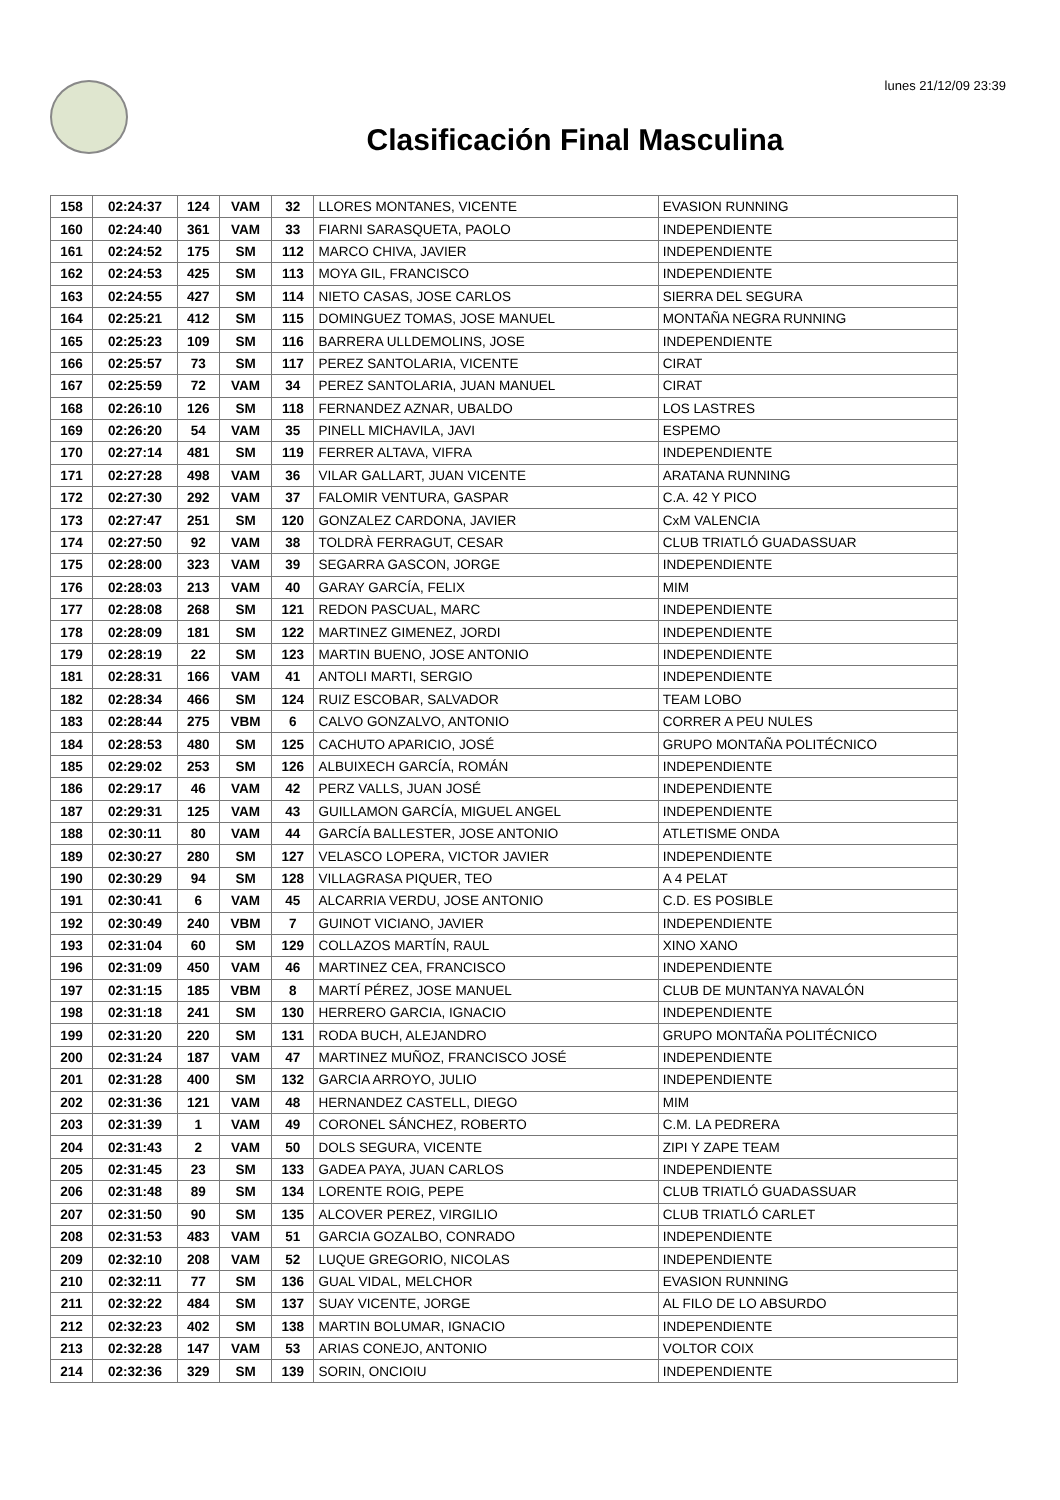lunes 21/12/09 23:39
Clasificación Final Masculina
| 158 | 02:24:37 | 124 | VAM | 32 | LLORES MONTANES, VICENTE | EVASION RUNNING |
| 160 | 02:24:40 | 361 | VAM | 33 | FIARNI SARASQUETA, PAOLO | INDEPENDIENTE |
| 161 | 02:24:52 | 175 | SM | 112 | MARCO CHIVA, JAVIER | INDEPENDIENTE |
| 162 | 02:24:53 | 425 | SM | 113 | MOYA GIL, FRANCISCO | INDEPENDIENTE |
| 163 | 02:24:55 | 427 | SM | 114 | NIETO CASAS, JOSE CARLOS | SIERRA DEL SEGURA |
| 164 | 02:25:21 | 412 | SM | 115 | DOMINGUEZ TOMAS, JOSE MANUEL | MONTAÑA NEGRA RUNNING |
| 165 | 02:25:23 | 109 | SM | 116 | BARRERA ULLDEMOLINS, JOSE | INDEPENDIENTE |
| 166 | 02:25:57 | 73 | SM | 117 | PEREZ SANTOLARIA, VICENTE | CIRAT |
| 167 | 02:25:59 | 72 | VAM | 34 | PEREZ SANTOLARIA, JUAN MANUEL | CIRAT |
| 168 | 02:26:10 | 126 | SM | 118 | FERNANDEZ AZNAR, UBALDO | LOS LASTRES |
| 169 | 02:26:20 | 54 | VAM | 35 | PINELL MICHAVILA, JAVI | ESPEMO |
| 170 | 02:27:14 | 481 | SM | 119 | FERRER ALTAVA, VIFRA | INDEPENDIENTE |
| 171 | 02:27:28 | 498 | VAM | 36 | VILAR GALLART, JUAN VICENTE | ARATANA RUNNING |
| 172 | 02:27:30 | 292 | VAM | 37 | FALOMIR VENTURA, GASPAR | C.A. 42 Y PICO |
| 173 | 02:27:47 | 251 | SM | 120 | GONZALEZ CARDONA, JAVIER | CxM VALENCIA |
| 174 | 02:27:50 | 92 | VAM | 38 | TOLDRÀ FERRAGUT, CESAR | CLUB TRIATLÓ GUADASSUAR |
| 175 | 02:28:00 | 323 | VAM | 39 | SEGARRA GASCON, JORGE | INDEPENDIENTE |
| 176 | 02:28:03 | 213 | VAM | 40 | GARAY GARCÍA, FELIX | MIM |
| 177 | 02:28:08 | 268 | SM | 121 | REDON PASCUAL, MARC | INDEPENDIENTE |
| 178 | 02:28:09 | 181 | SM | 122 | MARTINEZ GIMENEZ, JORDI | INDEPENDIENTE |
| 179 | 02:28:19 | 22 | SM | 123 | MARTIN BUENO, JOSE ANTONIO | INDEPENDIENTE |
| 181 | 02:28:31 | 166 | VAM | 41 | ANTOLI MARTI, SERGIO | INDEPENDIENTE |
| 182 | 02:28:34 | 466 | SM | 124 | RUIZ ESCOBAR, SALVADOR | TEAM LOBO |
| 183 | 02:28:44 | 275 | VBM | 6 | CALVO GONZALVO, ANTONIO | CORRER A PEU NULES |
| 184 | 02:28:53 | 480 | SM | 125 | CACHUTO APARICIO, JOSÉ | GRUPO MONTAÑA POLITÉCNICO |
| 185 | 02:29:02 | 253 | SM | 126 | ALBUIXECH GARCÍA, ROMÁN | INDEPENDIENTE |
| 186 | 02:29:17 | 46 | VAM | 42 | PERZ VALLS, JUAN JOSÉ | INDEPENDIENTE |
| 187 | 02:29:31 | 125 | VAM | 43 | GUILLAMON GARCÍA, MIGUEL ANGEL | INDEPENDIENTE |
| 188 | 02:30:11 | 80 | VAM | 44 | GARCÍA BALLESTER, JOSE ANTONIO | ATLETISME ONDA |
| 189 | 02:30:27 | 280 | SM | 127 | VELASCO LOPERA, VICTOR JAVIER | INDEPENDIENTE |
| 190 | 02:30:29 | 94 | SM | 128 | VILLAGRASA PIQUER, TEO | A 4 PELAT |
| 191 | 02:30:41 | 6 | VAM | 45 | ALCARRIA VERDU, JOSE ANTONIO | C.D. ES POSIBLE |
| 192 | 02:30:49 | 240 | VBM | 7 | GUINOT VICIANO, JAVIER | INDEPENDIENTE |
| 193 | 02:31:04 | 60 | SM | 129 | COLLAZOS MARTÍN, RAUL | XINO XANO |
| 196 | 02:31:09 | 450 | VAM | 46 | MARTINEZ CEA, FRANCISCO | INDEPENDIENTE |
| 197 | 02:31:15 | 185 | VBM | 8 | MARTÍ PÉREZ, JOSE MANUEL | CLUB DE MUNTANYA NAVALÓN |
| 198 | 02:31:18 | 241 | SM | 130 | HERRERO GARCIA, IGNACIO | INDEPENDIENTE |
| 199 | 02:31:20 | 220 | SM | 131 | RODA BUCH, ALEJANDRO | GRUPO MONTAÑA POLITÉCNICO |
| 200 | 02:31:24 | 187 | VAM | 47 | MARTINEZ MUÑOZ, FRANCISCO JOSÉ | INDEPENDIENTE |
| 201 | 02:31:28 | 400 | SM | 132 | GARCIA ARROYO, JULIO | INDEPENDIENTE |
| 202 | 02:31:36 | 121 | VAM | 48 | HERNANDEZ CASTELL, DIEGO | MIM |
| 203 | 02:31:39 | 1 | VAM | 49 | CORONEL SÁNCHEZ, ROBERTO | C.M. LA PEDRERA |
| 204 | 02:31:43 | 2 | VAM | 50 | DOLS SEGURA, VICENTE | ZIPI Y ZAPE TEAM |
| 205 | 02:31:45 | 23 | SM | 133 | GADEA PAYA, JUAN CARLOS | INDEPENDIENTE |
| 206 | 02:31:48 | 89 | SM | 134 | LORENTE ROIG, PEPE | CLUB TRIATLÓ GUADASSUAR |
| 207 | 02:31:50 | 90 | SM | 135 | ALCOVER PEREZ, VIRGILIO | CLUB TRIATLÓ CARLET |
| 208 | 02:31:53 | 483 | VAM | 51 | GARCIA GOZALBO, CONRADO | INDEPENDIENTE |
| 209 | 02:32:10 | 208 | VAM | 52 | LUQUE GREGORIO, NICOLAS | INDEPENDIENTE |
| 210 | 02:32:11 | 77 | SM | 136 | GUAL VIDAL, MELCHOR | EVASION RUNNING |
| 211 | 02:32:22 | 484 | SM | 137 | SUAY VICENTE, JORGE | AL FILO DE LO ABSURDO |
| 212 | 02:32:23 | 402 | SM | 138 | MARTIN BOLUMAR, IGNACIO | INDEPENDIENTE |
| 213 | 02:32:28 | 147 | VAM | 53 | ARIAS CONEJO, ANTONIO | VOLTOR COIX |
| 214 | 02:32:36 | 329 | SM | 139 | SORIN, ONCIOIU | INDEPENDIENTE |